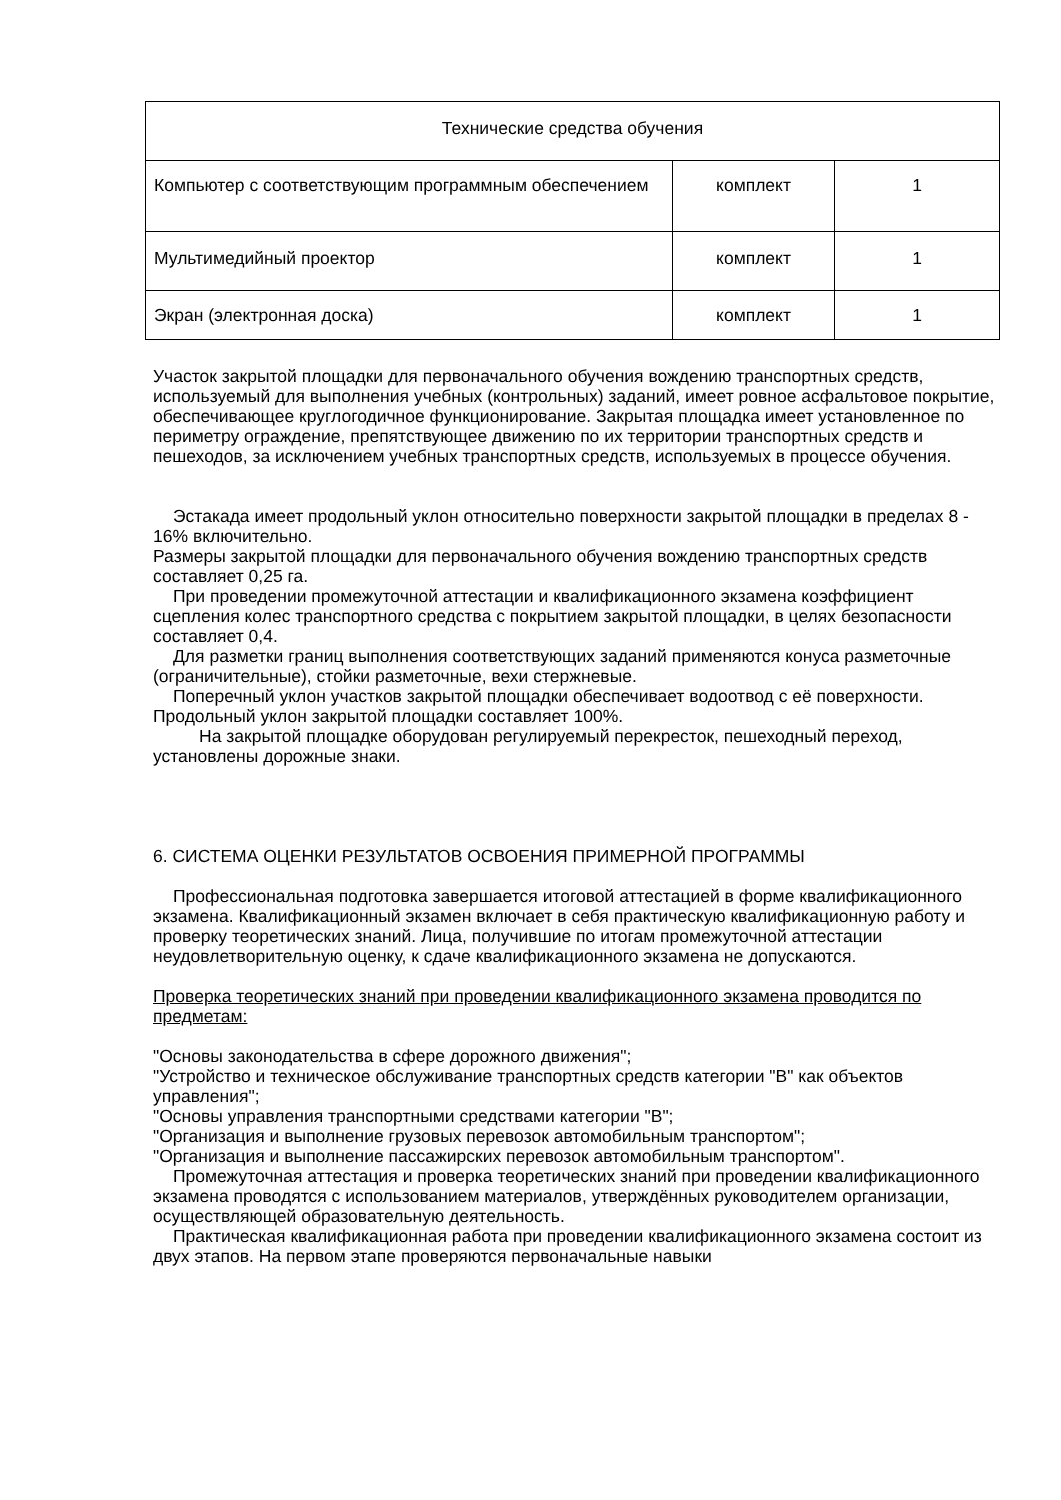| Технические средства обучения | | |
| Компьютер с соответствующим программным обеспечением | комплект | 1 |
| Мультимедийный проектор | комплект | 1 |
| Экран (электронная доска) | комплект | 1 |
Участок закрытой площадки для первоначального обучения вождению транспортных средств, используемый для выполнения учебных (контрольных) заданий, имеет ровное асфальтовое покрытие, обеспечивающее круглогодичное функционирование. Закрытая площадка имеет установленное по периметру ограждение, препятствующее движению по их территории транспортных средств и пешеходов, за исключением учебных транспортных средств, используемых в процессе обучения.
Эстакада имеет продольный уклон относительно поверхности закрытой площадки в пределах 8 - 16% включительно.
Размеры закрытой площадки для первоначального обучения вождению транспортных средств составляет 0,25 га.
При проведении промежуточной аттестации и квалификационного экзамена коэффициент сцепления колес транспортного средства с покрытием закрытой площадки, в целях безопасности составляет 0,4.
Для разметки границ выполнения соответствующих заданий применяются конуса разметочные (ограничительные), стойки разметочные, вехи стержневые.
Поперечный уклон участков закрытой площадки обеспечивает водоотвод с её поверхности.
Продольный уклон закрытой площадки составляет 100%.
На закрытой площадке оборудован регулируемый перекресток, пешеходный переход, установлены дорожные знаки.
6. СИСТЕМА ОЦЕНКИ РЕЗУЛЬТАТОВ ОСВОЕНИЯ ПРИМЕРНОЙ ПРОГРАММЫ
Профессиональная подготовка завершается итоговой аттестацией в форме квалификационного экзамена. Квалификационный экзамен включает в себя практическую квалификационную работу и проверку теоретических знаний. Лица, получившие по итогам промежуточной аттестации неудовлетворительную оценку, к сдаче квалификационного экзамена не допускаются.
Проверка теоретических знаний при проведении квалификационного экзамена проводится по предметам:
"Основы законодательства в сфере дорожного движения";
"Устройство и техническое обслуживание транспортных средств категории "B" как объектов управления";
"Основы управления транспортными средствами категории "B";
"Организация и выполнение грузовых перевозок автомобильным транспортом";
"Организация и выполнение пассажирских перевозок автомобильным транспортом".
Промежуточная аттестация и проверка теоретических знаний при проведении квалификационного экзамена проводятся с использованием материалов, утверждённых руководителем организации, осуществляющей образовательную деятельность.
Практическая квалификационная работа при проведении квалификационного экзамена состоит из двух этапов. На первом этапе проверяются первоначальные навыки